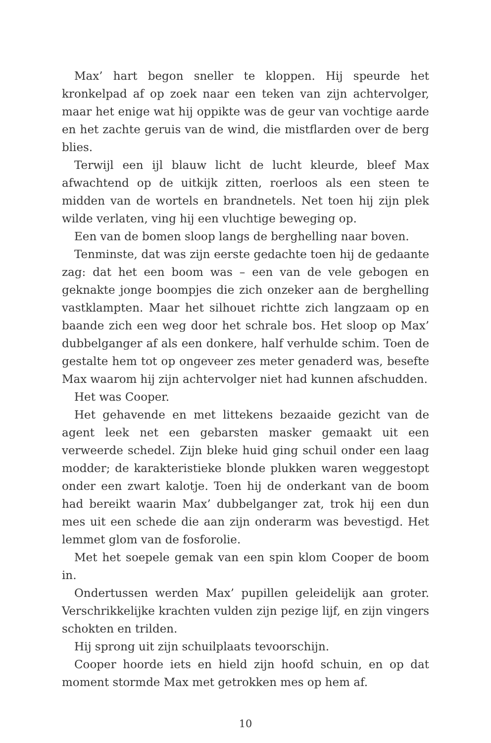Max’ hart begon sneller te kloppen. Hij speurde het kronkelpad af op zoek naar een teken van zijn achtervolger, maar het enige wat hij oppikte was de geur van vochtige aarde en het zachte geruis van de wind, die mistflarden over de berg blies.
Terwijl een ijl blauw licht de lucht kleurde, bleef Max afwachtend op de uitkijk zitten, roerloos als een steen te midden van de wortels en brandnetels. Net toen hij zijn plek wilde verlaten, ving hij een vluchtige beweging op.
Een van de bomen sloop langs de berghelling naar boven.
Tenminste, dat was zijn eerste gedachte toen hij de gedaante zag: dat het een boom was – een van de vele gebogen en geknakte jonge boompjes die zich onzeker aan de berghelling vastklampten. Maar het silhouet richtte zich langzaam op en baande zich een weg door het schrale bos. Het sloop op Max’ dubbelganger af als een donkere, half verhulde schim. Toen de gestalte hem tot op ongeveer zes meter genaderd was, besefte Max waarom hij zijn achtervolger niet had kunnen afschudden.
Het was Cooper.
Het gehavende en met littekens bezaaide gezicht van de agent leek net een gebarsten masker gemaakt uit een verweerde schedel. Zijn bleke huid ging schuil onder een laag modder; de karakteristieke blonde plukken waren weggestopt onder een zwart kalotje. Toen hij de onderkant van de boom had bereikt waarin Max’ dubbelganger zat, trok hij een dun mes uit een schede die aan zijn onderarm was bevestigd. Het lemmet glom van de fosforolie.
Met het soepele gemak van een spin klom Cooper de boom in.
Ondertussen werden Max’ pupillen geleidelijk aan groter. Verschrikkelijke krachten vulden zijn pezige lijf, en zijn vingers schokten en trilden.
Hij sprong uit zijn schuilplaats tevoorschijn.
Cooper hoorde iets en hield zijn hoofd schuin, en op dat moment stormde Max met getrokken mes op hem af.
10